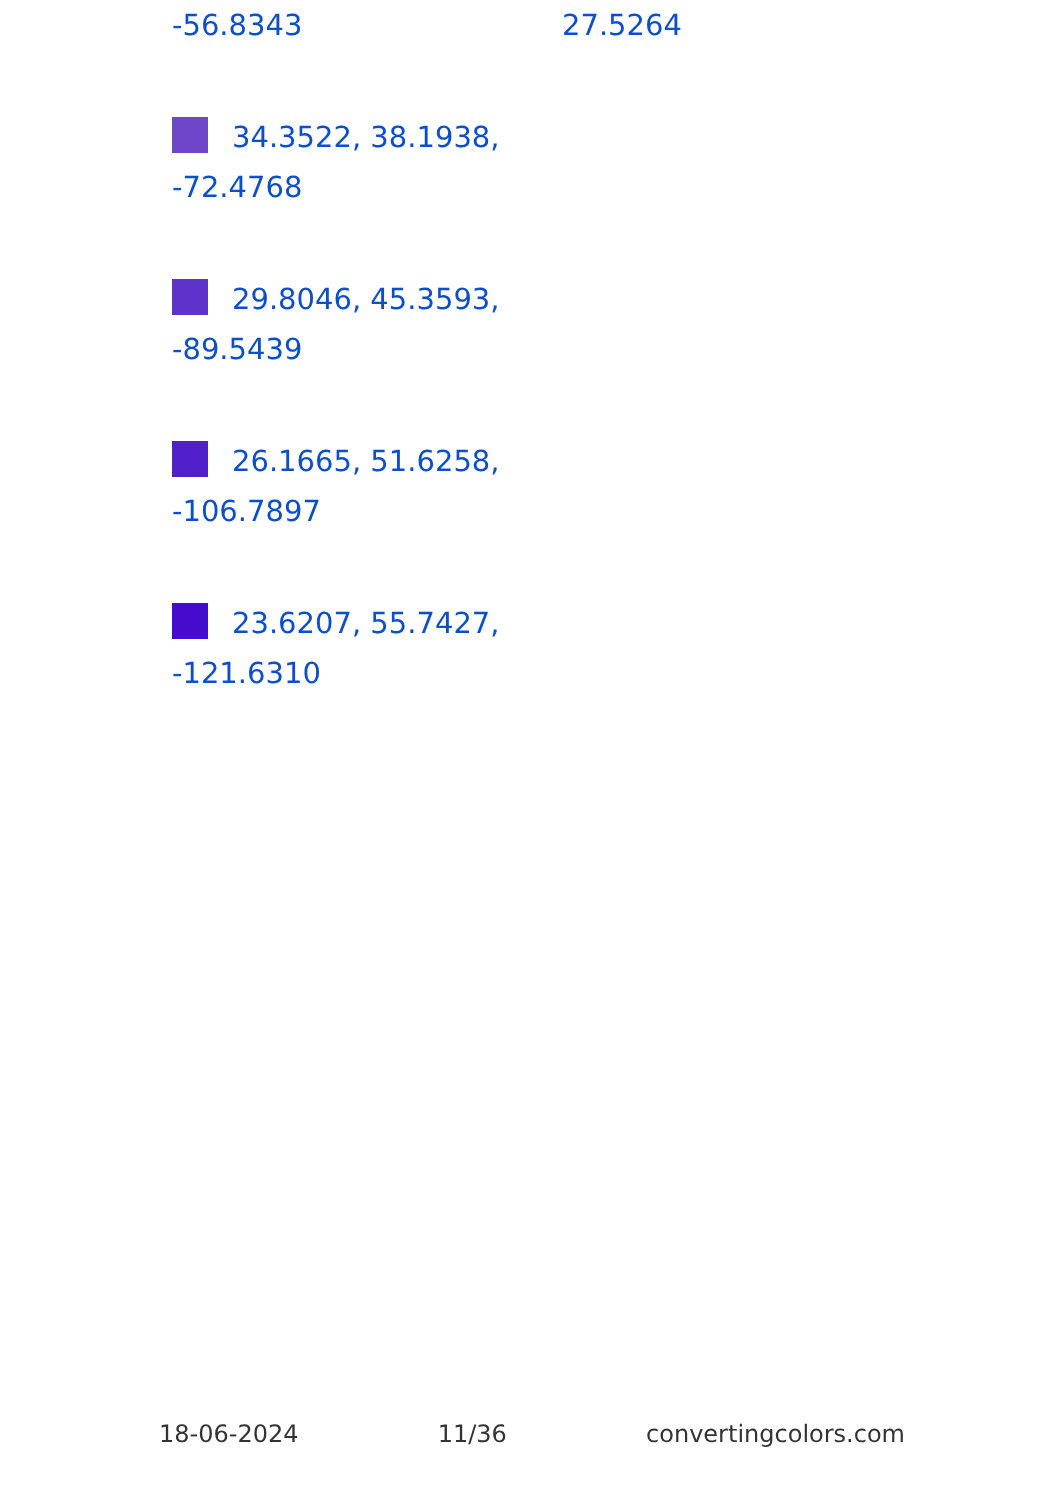-56.8343 27.5264
34.3522, 38.1938, -72.4768
29.8046, 45.3593, -89.5439
26.1665, 51.6258, -106.7897
23.6207, 55.7427, -121.6310
18-06-2024 11/36 convertingcolors.com